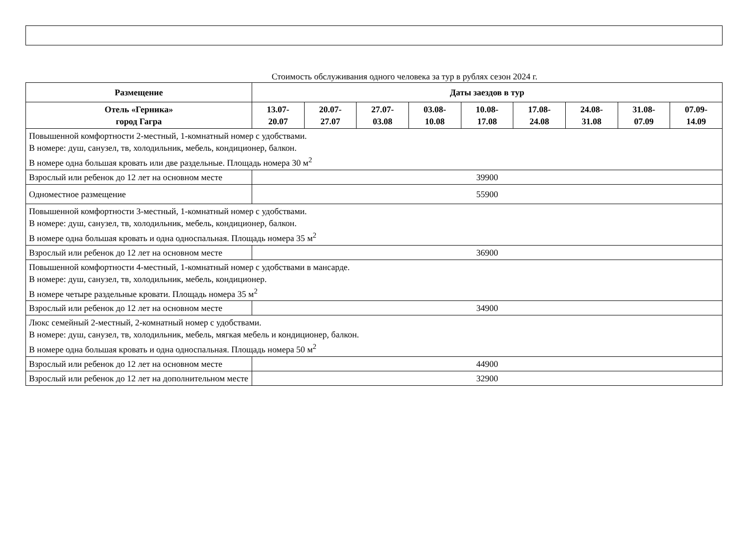Стоимость обслуживания одного человека за тур в рублях сезон 2024 г.
| Размещение | Даты заездов в тур | | | | | | | | |
| --- | --- | --- | --- | --- | --- | --- | --- | --- | --- |
| Отель «Герника» город Гагра | 13.07- 20.07 | 20.07- 27.07 | 27.07- 03.08 | 03.08- 10.08 | 10.08- 17.08 | 17.08- 24.08 | 24.08- 31.08 | 31.08- 07.09 | 07.09- 14.09 |
| Повышенной комфортности 2-местный, 1-комнатный номер с удобствами. В номере: душ, санузел, тв, холодильник, мебель, кондиционер, балкон. В номере одна большая кровать или две раздельные. Площадь номера 30 м<sup>2</sup> | | | | | | | | | |
| Взрослый или ребенок до 12 лет на основном месте | 39900 | | | | | | | | |
| Одноместное размещение | 55900 | | | | | | | | |
| Повышенной комфортности 3-местный, 1-комнатный номер с удобствами. В номере: душ, санузел, тв, холодильник, мебель, кондиционер, балкон. В номере одна большая кровать и одна односпальная. Площадь номера 35 м<sup>2</sup> | | | | | | | | | |
| Взрослый или ребенок до 12 лет на основном месте | 36900 | | | | | | | | |
| Повышенной комфортности 4-местный, 1-комнатный номер с удобствами в мансарде. В номере: душ, санузел, тв, холодильник, мебель, кондиционер. В номере четыре раздельные кровати. Площадь номера 35 м<sup>2</sup> | | | | | | | | | |
| Взрослый или ребенок до 12 лет на основном месте | 34900 | | | | | | | | |
| Люкс семейный 2-местный, 2-комнатный номер с удобствами. В номере: душ, санузел, тв, холодильник, мебель, мягкая мебель и кондиционер, балкон. В номере одна большая кровать и одна односпальная. Площадь номера 50 м<sup>2</sup> | | | | | | | | | |
| Взрослый или ребенок до 12 лет на основном месте | 44900 | | | | | | | | |
| Взрослый или ребенок до 12 лет на дополнительном месте | 32900 | | | | | | | | |